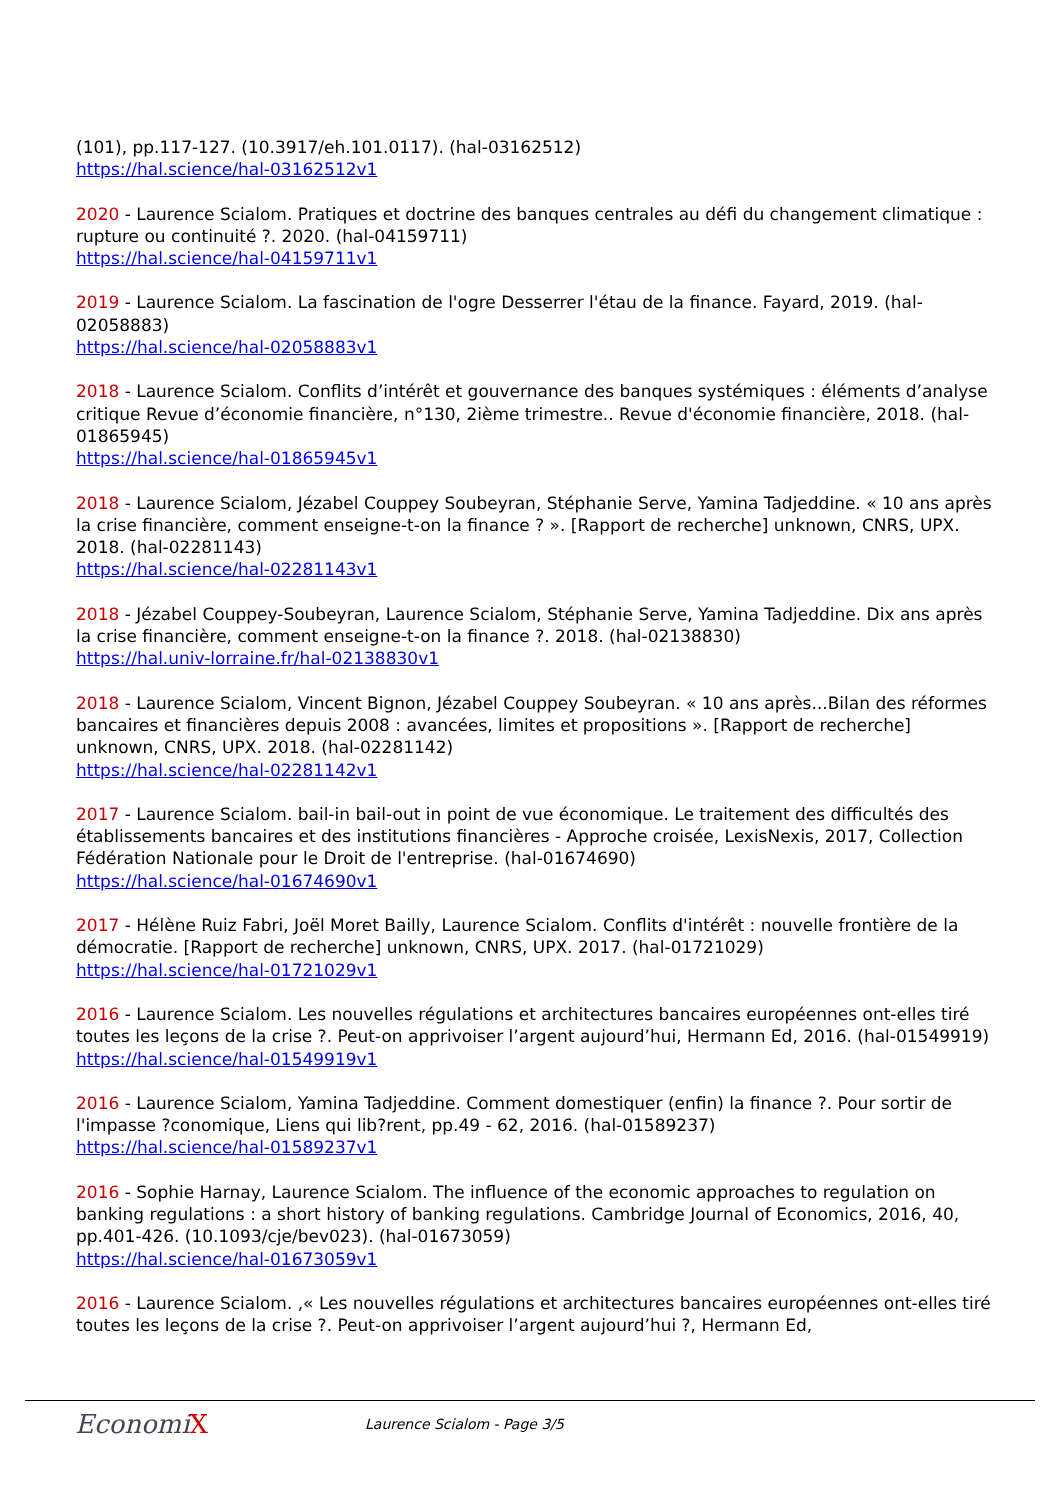(101), pp.117-127. (10.3917/eh.101.0117). (hal-03162512)
https://hal.science/hal-03162512v1
2020 - Laurence Scialom. Pratiques et doctrine des banques centrales au défi du changement climatique : rupture ou continuité ?. 2020. (hal-04159711)
https://hal.science/hal-04159711v1
2019 - Laurence Scialom. La fascination de l'ogre Desserrer l'étau de la finance. Fayard, 2019. (hal-02058883)
https://hal.science/hal-02058883v1
2018 - Laurence Scialom. Conflits d’intérêt et gouvernance des banques systémiques : éléments d’analyse critique Revue d’économie financière, n°130, 2ième trimestre.. Revue d'économie financière, 2018. (hal-01865945)
https://hal.science/hal-01865945v1
2018 - Laurence Scialom, Jézabel Couppey Soubeyran, Stéphanie Serve, Yamina Tadjeddine. « 10 ans après la crise financière, comment enseigne-t-on la finance ? ». [Rapport de recherche] unknown, CNRS, UPX. 2018. (hal-02281143)
https://hal.science/hal-02281143v1
2018 - Jézabel Couppey-Soubeyran, Laurence Scialom, Stéphanie Serve, Yamina Tadjeddine. Dix ans après la crise financière, comment enseigne-t-on la finance ?. 2018. (hal-02138830)
https://hal.univ-lorraine.fr/hal-02138830v1
2018 - Laurence Scialom, Vincent Bignon, Jézabel Couppey Soubeyran. « 10 ans après...Bilan des réformes bancaires et financières depuis 2008 : avancées, limites et propositions ». [Rapport de recherche] unknown, CNRS, UPX. 2018. (hal-02281142)
https://hal.science/hal-02281142v1
2017 - Laurence Scialom. bail-in bail-out in point de vue économique. Le traitement des difficultés des établissements bancaires et des institutions financières - Approche croisée, LexisNexis, 2017, Collection Fédération Nationale pour le Droit de l'entreprise. (hal-01674690)
https://hal.science/hal-01674690v1
2017 - Hélène Ruiz Fabri, Joël Moret Bailly, Laurence Scialom. Conflits d'intérêt : nouvelle frontière de la démocratie. [Rapport de recherche] unknown, CNRS, UPX. 2017. (hal-01721029)
https://hal.science/hal-01721029v1
2016 - Laurence Scialom. Les nouvelles régulations et architectures bancaires européennes ont-elles tiré toutes les leçons de la crise ?. Peut-on apprivoiser l’argent aujourd’hui, Hermann Ed, 2016. (hal-01549919)
https://hal.science/hal-01549919v1
2016 - Laurence Scialom, Yamina Tadjeddine. Comment domestiquer (enfin) la finance ?. Pour sortir de l'impasse ?conomique, Liens qui lib?rent, pp.49 - 62, 2016. (hal-01589237)
https://hal.science/hal-01589237v1
2016 - Sophie Harnay, Laurence Scialom. The influence of the economic approaches to regulation on banking regulations : a short history of banking regulations. Cambridge Journal of Economics, 2016, 40, pp.401-426. (10.1093/cje/bev023). (hal-01673059)
https://hal.science/hal-01673059v1
2016 - Laurence Scialom. ,« Les nouvelles régulations et architectures bancaires européennes ont-elles tiré toutes les leçons de la crise ?. Peut-on apprivoiser l’argent aujourd’hui ?, Hermann Ed,
EconomiX
Laurence Scialom - Page 3/5